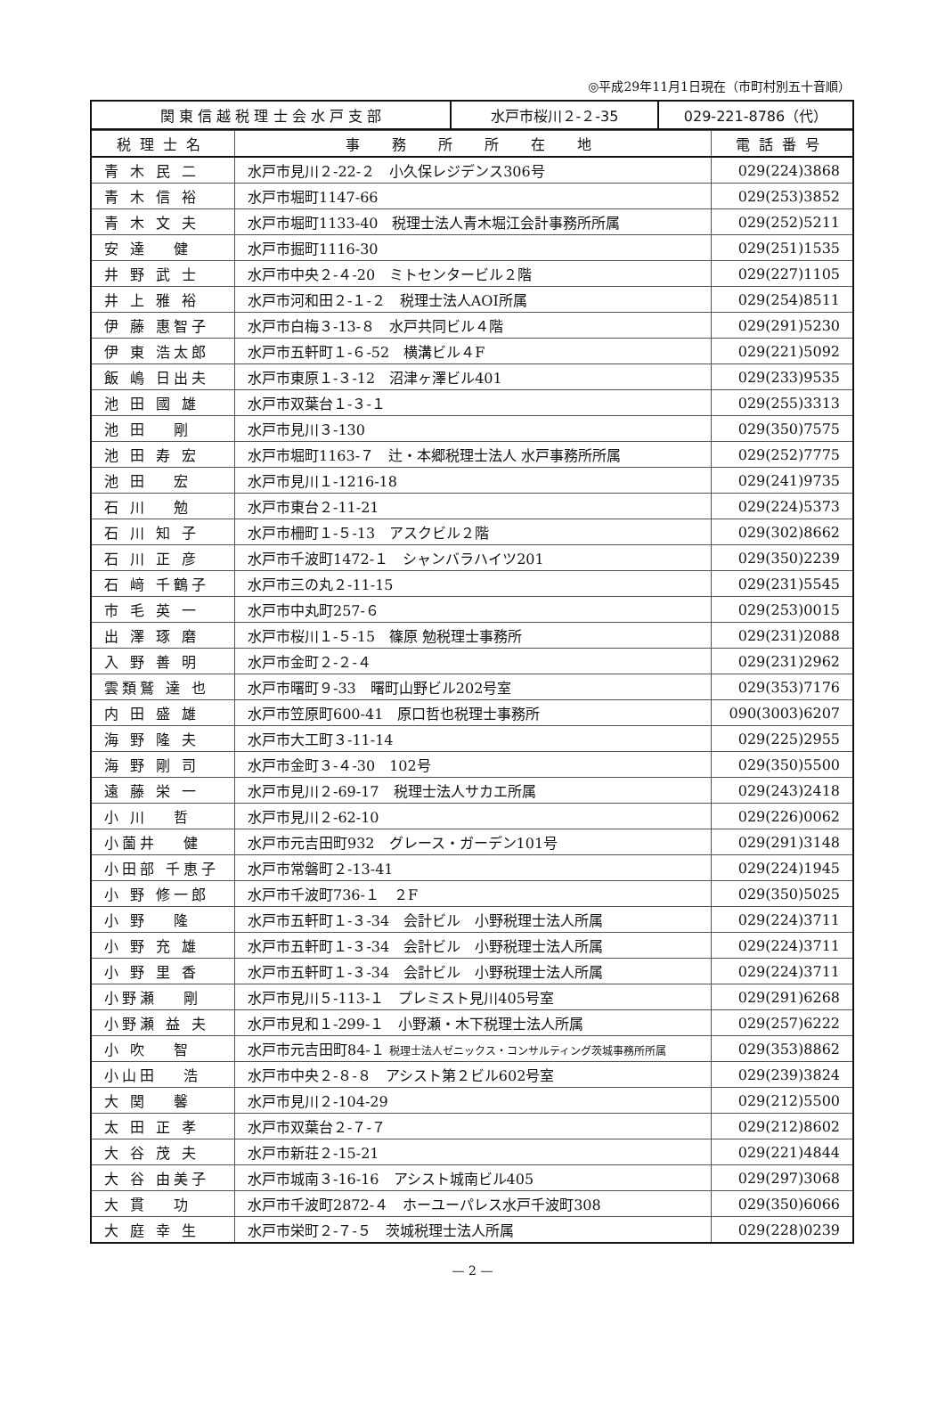◎平成29年11月1日現在（市町村別五十音順）
| 関 東 信 越 税 理 士 会 水 戸 支 部 | 水戸市桜川２-２-35 | 029-221-8786（代） |
| 税理士名 | 事 務 所 所 在 地 | 電話番号 |
| --- | --- | --- |
| 青 木 民 二 | 水戸市見川２-22-２ 小久保レジデンス306号 | 029(224)3868 |
| 青 木 信 裕 | 水戸市堀町1147-66 | 029(253)3852 |
| 青 木 文 夫 | 水戸市堀町1133-40 税理士法人青木堀江会計事務所所属 | 029(252)5211 |
| 安 達 健 | 水戸市掘町1116-30 | 029(251)1535 |
| 井 野 武 士 | 水戸市中央２-４-20 ミトセンタービル２階 | 029(227)1105 |
| 井 上 雅 裕 | 水戸市河和田２-１-２ 税理士法人AOI所属 | 029(254)8511 |
| 伊 藤 惠智子 | 水戸市白梅３-13-８ 水戸共同ビル４階 | 029(291)5230 |
| 伊 東 浩太郎 | 水戸市五軒町１-６-52 横溝ビル４F | 029(221)5092 |
| 飯 嶋 日出夫 | 水戸市東原１-３-12 沼津ヶ澤ビル401 | 029(233)9535 |
| 池 田 國 雄 | 水戸市双葉台１-３-１ | 029(255)3313 |
| 池 田 剛 | 水戸市見川３-130 | 029(350)7575 |
| 池 田 寿 宏 | 水戸市堀町1163-７ 辻・本郷税理士法人 水戸事務所所属 | 029(252)7775 |
| 池 田 宏 | 水戸市見川１-1216-18 | 029(241)9735 |
| 石 川 勉 | 水戸市東台２-11-21 | 029(224)5373 |
| 石 川 知 子 | 水戸市柵町１-５-13 アスクビル２階 | 029(302)8662 |
| 石 川 正 彦 | 水戸市千波町1472-１ シャンバラハイツ201 | 029(350)2239 |
| 石 﨑 千鶴子 | 水戸市三の丸２-11-15 | 029(231)5545 |
| 市 毛 英 一 | 水戸市中丸町257-６ | 029(253)0015 |
| 出 澤 琢 磨 | 水戸市桜川１-５-15 篠原 勉税理士事務所 | 029(231)2088 |
| 入 野 善 明 | 水戸市金町２-２-４ | 029(231)2962 |
| 雲類鷲 達 也 | 水戸市曙町９-33 曙町山野ビル202号室 | 029(353)7176 |
| 内 田 盛 雄 | 水戸市笠原町600-41 原口哲也税理士事務所 | 090(3003)6207 |
| 海 野 隆 夫 | 水戸市大工町３-11-14 | 029(225)2955 |
| 海 野 剛 司 | 水戸市金町３-４-30 102号 | 029(350)5500 |
| 遠 藤 栄 一 | 水戸市見川２-69-17 税理士法人サカエ所属 | 029(243)2418 |
| 小 川 哲 | 水戸市見川２-62-10 | 029(226)0062 |
| 小薗井 健 | 水戸市元吉田町932 グレース・ガーデン101号 | 029(291)3148 |
| 小田部 千恵子 | 水戸市常磐町２-13-41 | 029(224)1945 |
| 小 野 修一郎 | 水戸市千波町736-１ ２F | 029(350)5025 |
| 小 野 隆 | 水戸市五軒町１-３-34 会計ビル 小野税理士法人所属 | 029(224)3711 |
| 小 野 充 雄 | 水戸市五軒町１-３-34 会計ビル 小野税理士法人所属 | 029(224)3711 |
| 小 野 里 香 | 水戸市五軒町１-３-34 会計ビル 小野税理士法人所属 | 029(224)3711 |
| 小野瀬 剛 | 水戸市見川５-113-１ プレミスト見川405号室 | 029(291)6268 |
| 小野瀬 益 夫 | 水戸市見和１-299-１ 小野瀬・木下税理士法人所属 | 029(257)6222 |
| 小 吹 智 | 水戸市元吉田町84-１ 税理士法人ゼニックス・コンサルティング茨城事務所所属 | 029(353)8862 |
| 小山田 浩 | 水戸市中央２-８-８ アシスト第２ビル602号室 | 029(239)3824 |
| 大 関 馨 | 水戸市見川２-104-29 | 029(212)5500 |
| 太 田 正 孝 | 水戸市双葉台２-７-７ | 029(212)8602 |
| 大 谷 茂 夫 | 水戸市新荘２-15-21 | 029(221)4844 |
| 大 谷 由美子 | 水戸市城南３-16-16 アシスト城南ビル405 | 029(297)3068 |
| 大 貫 功 | 水戸市千波町2872-４ ホーユーパレス水戸千波町308 | 029(350)6066 |
| 大 庭 幸 生 | 水戸市栄町２-７-５ 茨城税理士法人所属 | 029(228)0239 |
— 2 —